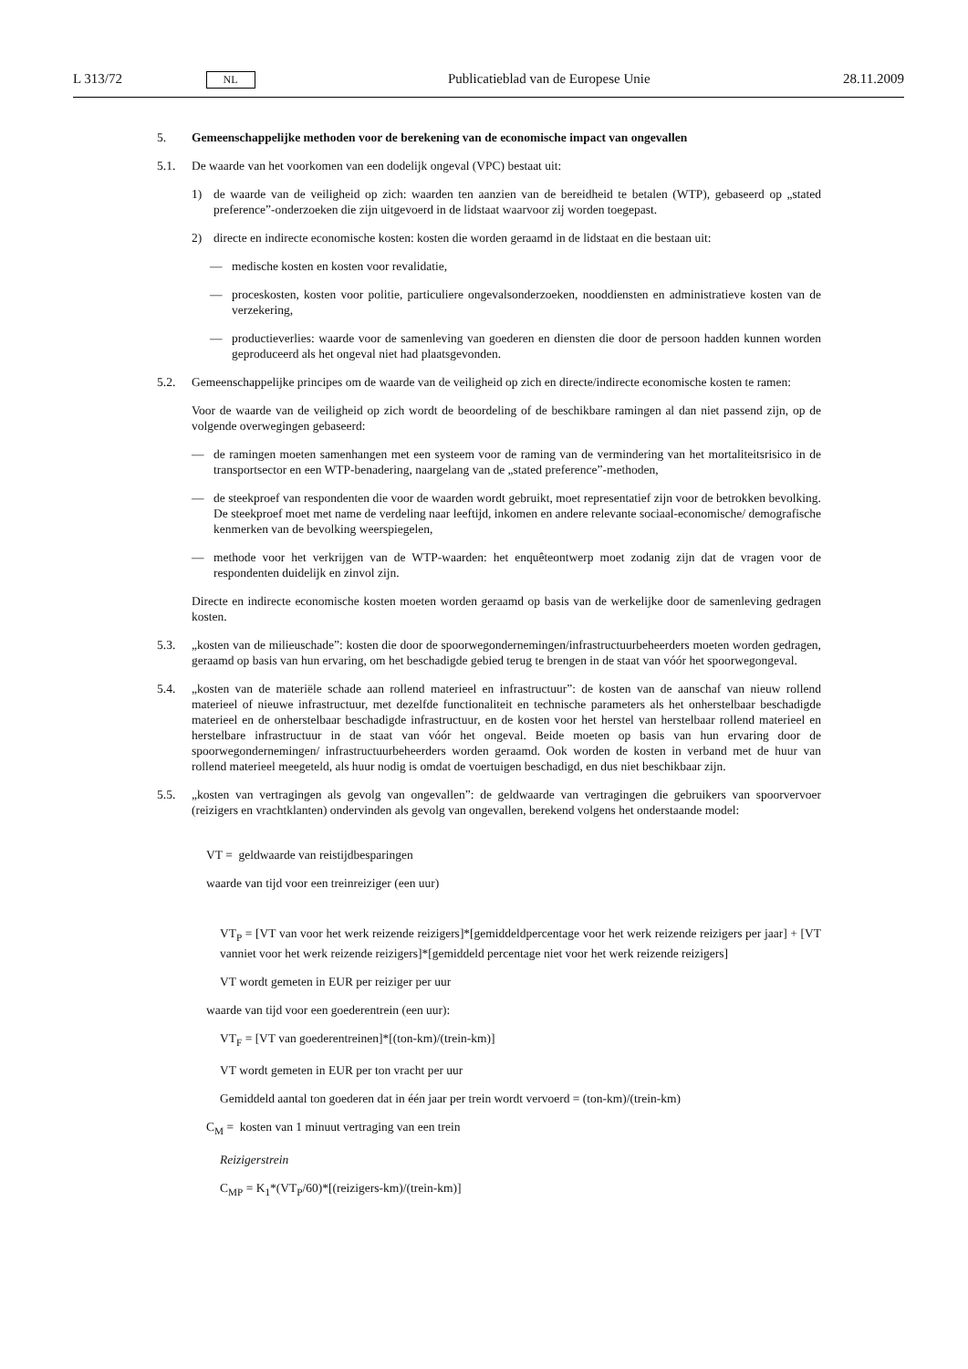L 313/72 NL Publicatieblad van de Europese Unie 28.11.2009
5. Gemeenschappelijke methoden voor de berekening van de economische impact van ongevallen
5.1. De waarde van het voorkomen van een dodelijk ongeval (VPC) bestaat uit:
1) de waarde van de veiligheid op zich: waarden ten aanzien van de bereidheid te betalen (WTP), gebaseerd op „stated preference”-onderzoeken die zijn uitgevoerd in de lidstaat waarvoor zij worden toegepast.
2) directe en indirecte economische kosten: kosten die worden geraamd in de lidstaat en die bestaan uit:
— medische kosten en kosten voor revalidatie,
— proceskosten, kosten voor politie, particuliere ongevalsonderzoeken, nooddiensten en administratieve kosten van de verzekering,
— productieverlies: waarde voor de samenleving van goederen en diensten die door de persoon hadden kunnen worden geproduceerd als het ongeval niet had plaatsgevonden.
5.2. Gemeenschappelijke principes om de waarde van de veiligheid op zich en directe/indirecte economische kosten te ramen:
Voor de waarde van de veiligheid op zich wordt de beoordeling of de beschikbare ramingen al dan niet passend zijn, op de volgende overwegingen gebaseerd:
— de ramingen moeten samenhangen met een systeem voor de raming van de vermindering van het mortaliteits­risico in de transportsector en een WTP-benadering, naargelang van de „stated preference”-methoden,
— de steekproef van respondenten die voor de waarden wordt gebruikt, moet representatief zijn voor de betrok­ken bevolking. De steekproef moet met name de verdeling naar leeftijd, inkomen en andere relevante sociaal-economische/ demografische kenmerken van de bevolking weerspiegelen,
— methode voor het verkrijgen van de WTP-waarden: het enquêteontwerp moet zodanig zijn dat de vragen voor de respondenten duidelijk en zinvol zijn.
Directe en indirecte economische kosten moeten worden geraamd op basis van de werkelijke door de samenleving gedragen kosten.
5.3. „kosten van de milieuschade”: kosten die door de spoorwegondernemingen/infrastructuurbeheerders moeten wor­den gedragen, geraamd op basis van hun ervaring, om het beschadigde gebied terug te brengen in de staat van vóór het spoorwegongeval.
5.4. „kosten van de materiële schade aan rollend materieel en infrastructuur”: de kosten van de aanschaf van nieuw rollend materieel of nieuwe infrastructuur, met dezelfde functionaliteit en technische parameters als het onher­stelbaar beschadigde materieel en de onherstelbaar beschadigde infrastructuur, en de kosten voor het herstel van herstelbaar rollend materieel en herstelbare infrastructuur in de staat van vóór het ongeval. Beide moeten op basis van hun ervaring door de spoorwegondernemingen/ infrastructuurbeheerders worden geraamd. Ook worden de kosten in verband met de huur van rollend materieel meegeteld, als huur nodig is omdat de voertuigen beschadigd, en dus niet beschikbaar zijn.
5.5. „kosten van vertragingen als gevolg van ongevallen”: de geldwaarde van vertragingen die gebruikers van spoor­vervoer (reizigers en vrachtklanten) ondervinden als gevolg van ongevallen, berekend volgens het onderstaande model:
VT = geldwaarde van reistijdbesparingen
waarde van tijd voor een treinreiziger (een uur)
VT<sub>P</sub> = [VT van voor het werk reizende reizigers]*[gemiddeldpercentage voor het werk reizende reizigers per jaar] + [VT vanniet voor het werk reizende reizigers]*[gemiddeld percentage niet voor het werk reizende reizigers]
VT wordt gemeten in EUR per reiziger per uur
waarde van tijd voor een goederentrein (een uur):
VT<sub>F</sub> = [VT van goederentreinen]*[(ton-km)/(trein-km)]
VT wordt gemeten in EUR per ton vracht per uur
Gemiddeld aantal ton goederen dat in één jaar per trein wordt vervoerd = (ton-km)/(trein-km)
C<sub>M</sub> = kosten van 1 minuut vertraging van een trein
Reizigerstrein
C<sub>MP</sub> = K<sub>1</sub>*(VT<sub>P</sub>/60)*[(reizigers-km)/(trein-km)]